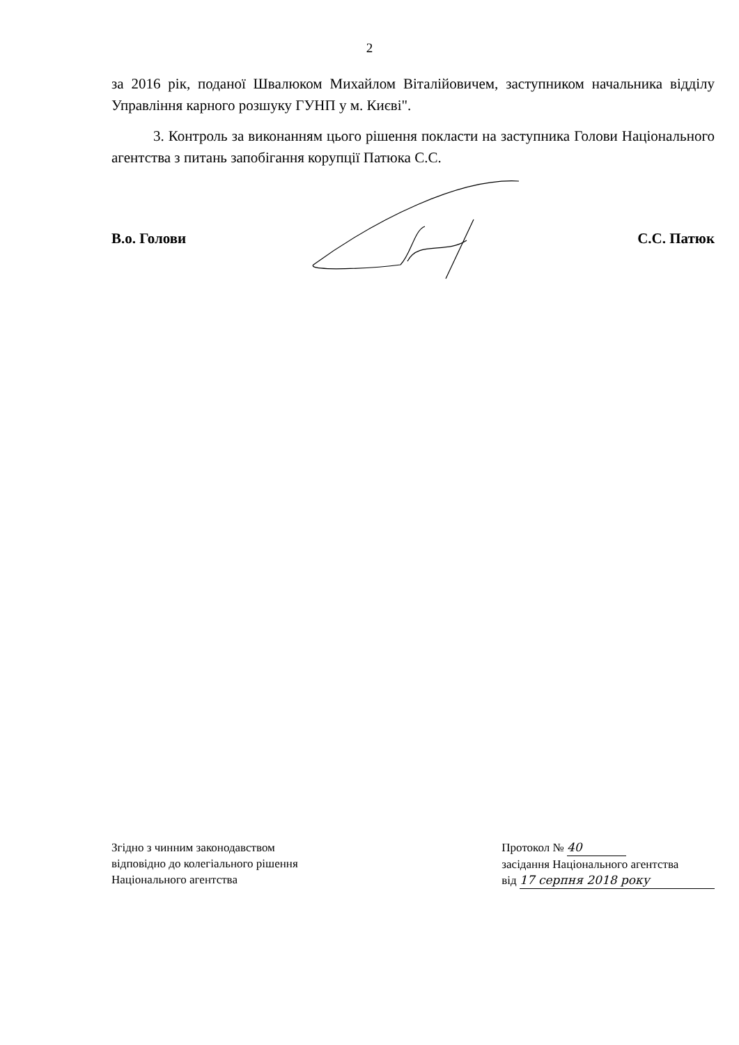2
за 2016 рік, поданої Швалюком Михайлом Віталійовичем, заступником начальника відділу Управління карного розшуку ГУНП у м. Києві".
3. Контроль за виконанням цього рішення покласти на заступника Голови Національного агентства з питань запобігання корупції Патюка С.С.
В.о. Голови С.С. Патюк
Згідно з чинним законодавством
відповідно до колегіального рішення
Національного агентства
Протокол № 40
засідання Національного агентства
від 17 серпня 2018 року